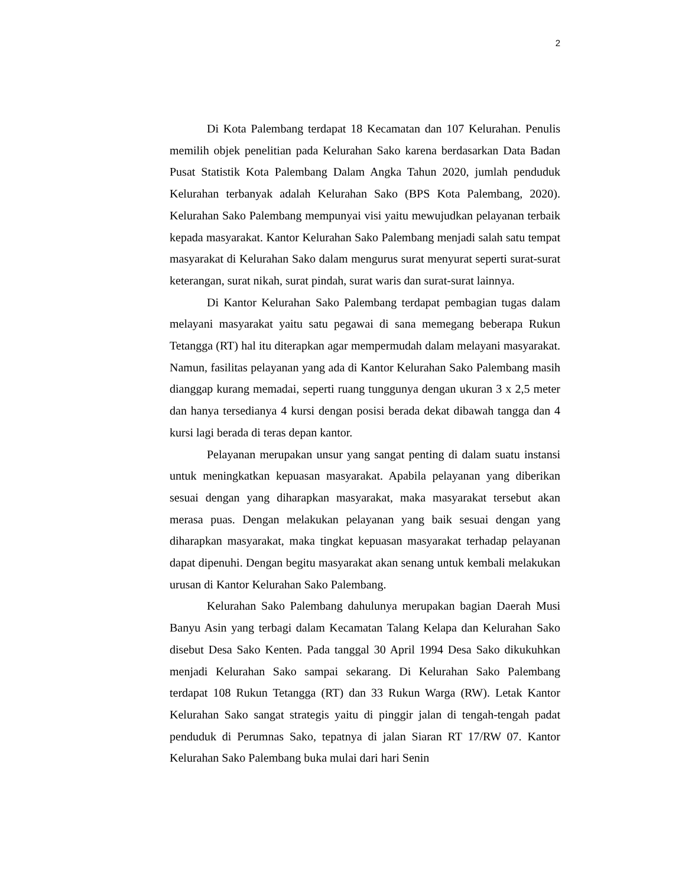2
Di Kota Palembang terdapat 18 Kecamatan dan 107 Kelurahan. Penulis memilih objek penelitian pada Kelurahan Sako karena berdasarkan Data Badan Pusat Statistik Kota Palembang Dalam Angka Tahun 2020, jumlah penduduk Kelurahan terbanyak adalah Kelurahan Sako (BPS Kota Palembang, 2020). Kelurahan Sako Palembang mempunyai visi yaitu mewujudkan pelayanan terbaik kepada masyarakat. Kantor Kelurahan Sako Palembang menjadi salah satu tempat masyarakat di Kelurahan Sako dalam mengurus surat menyurat seperti surat-surat keterangan, surat nikah, surat pindah, surat waris dan surat-surat lainnya.
Di Kantor Kelurahan Sako Palembang terdapat pembagian tugas dalam melayani masyarakat yaitu satu pegawai di sana memegang beberapa Rukun Tetangga (RT) hal itu diterapkan agar mempermudah dalam melayani masyarakat. Namun, fasilitas pelayanan yang ada di Kantor Kelurahan Sako Palembang masih dianggap kurang memadai, seperti ruang tunggunya dengan ukuran 3 x 2,5 meter dan hanya tersedianya 4 kursi dengan posisi berada dekat dibawah tangga dan 4 kursi lagi berada di teras depan kantor.
Pelayanan merupakan unsur yang sangat penting di dalam suatu instansi untuk meningkatkan kepuasan masyarakat. Apabila pelayanan yang diberikan sesuai dengan yang diharapkan masyarakat, maka masyarakat tersebut akan merasa puas. Dengan melakukan pelayanan yang baik sesuai dengan yang diharapkan masyarakat, maka tingkat kepuasan masyarakat terhadap pelayanan dapat dipenuhi. Dengan begitu masyarakat akan senang untuk kembali melakukan urusan di Kantor Kelurahan Sako Palembang.
Kelurahan Sako Palembang dahulunya merupakan bagian Daerah Musi Banyu Asin yang terbagi dalam Kecamatan Talang Kelapa dan Kelurahan Sako disebut Desa Sako Kenten. Pada tanggal 30 April 1994 Desa Sako dikukuhkan menjadi Kelurahan Sako sampai sekarang. Di Kelurahan Sako Palembang terdapat 108 Rukun Tetangga (RT) dan 33 Rukun Warga (RW). Letak Kantor Kelurahan Sako sangat strategis yaitu di pinggir jalan di tengah-tengah padat penduduk di Perumnas Sako, tepatnya di jalan Siaran RT 17/RW 07. Kantor Kelurahan Sako Palembang buka mulai dari hari Senin